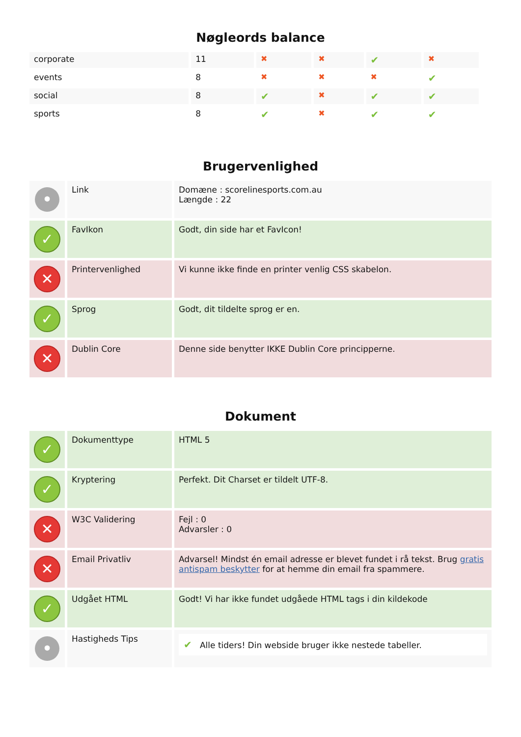Nøgleords balance
| corporate | 11 | ✖ | ✖ | ✔ | ✖ |
| events | 8 | ✖ | ✖ | ✖ | ✔ |
| social | 8 | ✔ | ✖ | ✔ | ✔ |
| sports | 8 | ✔ | ✖ | ✔ | ✔ |
Brugervenlighed
| • | Link | Domæne : scorelinesports.com.au Længde : 22 |
| ✓ | FavIkon | Godt, din side har et FavIcon! |
| ✕ | Printervenlighed | Vi kunne ikke finde en printer venlig CSS skabelon. |
| ✓ | Sprog | Godt, dit tildelte sprog er en. |
| ✕ | Dublin Core | Denne side benytter IKKE Dublin Core principperne. |
Dokument
| ✓ | Dokumenttype | HTML 5 |
| ✓ | Kryptering | Perfekt. Dit Charset er tildelt UTF-8. |
| ✕ | W3C Validering | Fejl : 0 Advarsler : 0 |
| ✕ | Email Privatliv | Advarsel! Mindst én email adresse er blevet fundet i rå tekst. Brug gratis antispam beskytter for at hemme din email fra spammere. |
| ✓ | Udgået HTML | Godt! Vi har ikke fundet udgåede HTML tags i din kildekode |
| • | Hastigheds Tips | ✔ Alle tiders! Din webside bruger ikke nestede tabeller. |